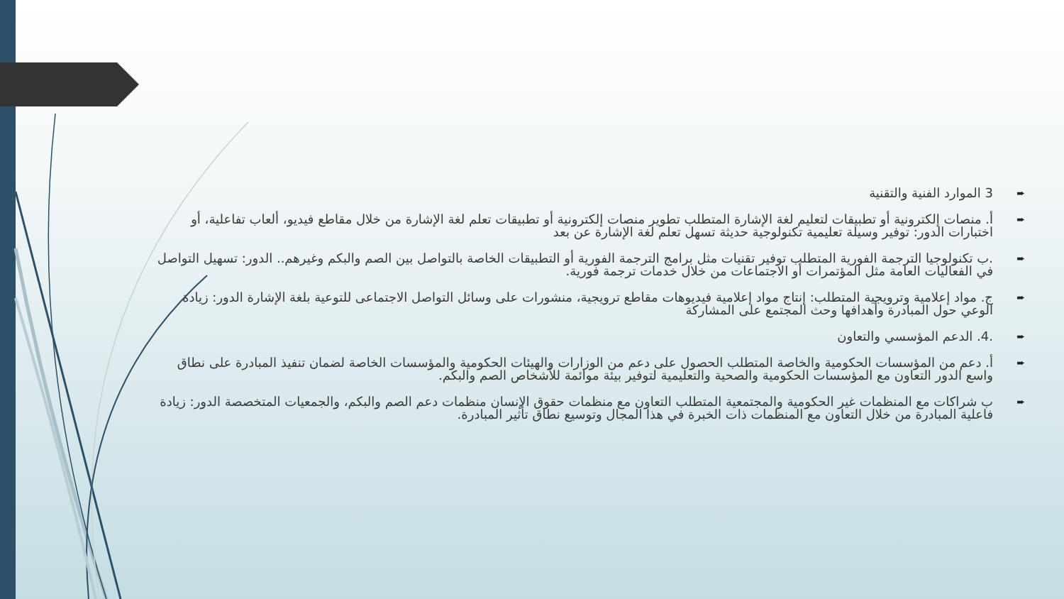➨ 3 الموارد الفنية والتقنية
➨ أ. منصات إلكترونية أو تطبيقات لتعليم لغة الإشارة المتطلب تطوير منصات إلكترونية أو تطبيقات تعلم لغة الإشارة من خلال مقاطع فيديو، ألعاب تفاعلية، أو اختبارات الدور: توفير وسيلة تعليمية تكنولوجية حديثة تسهل تعلم لغة الإشارة عن بعد
➨.ب تكنولوجيا الترجمة الفورية المتطلب توفير تقنيات مثل برامج الترجمة الفورية أو التطبيقات الخاصة بالتواصل بين الصم والبكم وغيرهم.. الدور: تسهيل التواصل في الفعاليات العامة مثل المؤتمرات أو الاجتماعات من خلال خدمات ترجمة فورية.
➨ ج. مواد إعلامية وترويجية المتطلب: إنتاج مواد إعلامية فيديوهات مقاطع ترويجية، منشورات على وسائل التواصل الاجتماعى للتوعية بلغة الإشارة الدور: زيادة الوعي حول المبادرة وأهدافها وحث المجتمع على المشاركة
➨.4. الدعم المؤسسي والتعاون
➨ أ. دعم من المؤسسات الحكومية والخاصة المتطلب الحصول على دعم من الوزارات والهيئات الحكومية والمؤسسات الخاصة لضمان تنفيذ المبادرة على نطاق واسع الدور التعاون مع المؤسسات الحكومية والصحية والتعليمية لتوفير بيئة موائمة للأشخاص الصم والبكم.
➨ ب شراكات مع المنظمات غير الحكومية والمجتمعية المتطلب التعاون مع منظمات حقوق الإنسان منظمات دعم الصم والبكم، والجمعيات المتخصصة الدور: زيادة فاعلية المبادرة من خلال التعاون مع المنظمات ذات الخبرة في هذا المجال وتوسيع نطاق تأثير المبادرة.